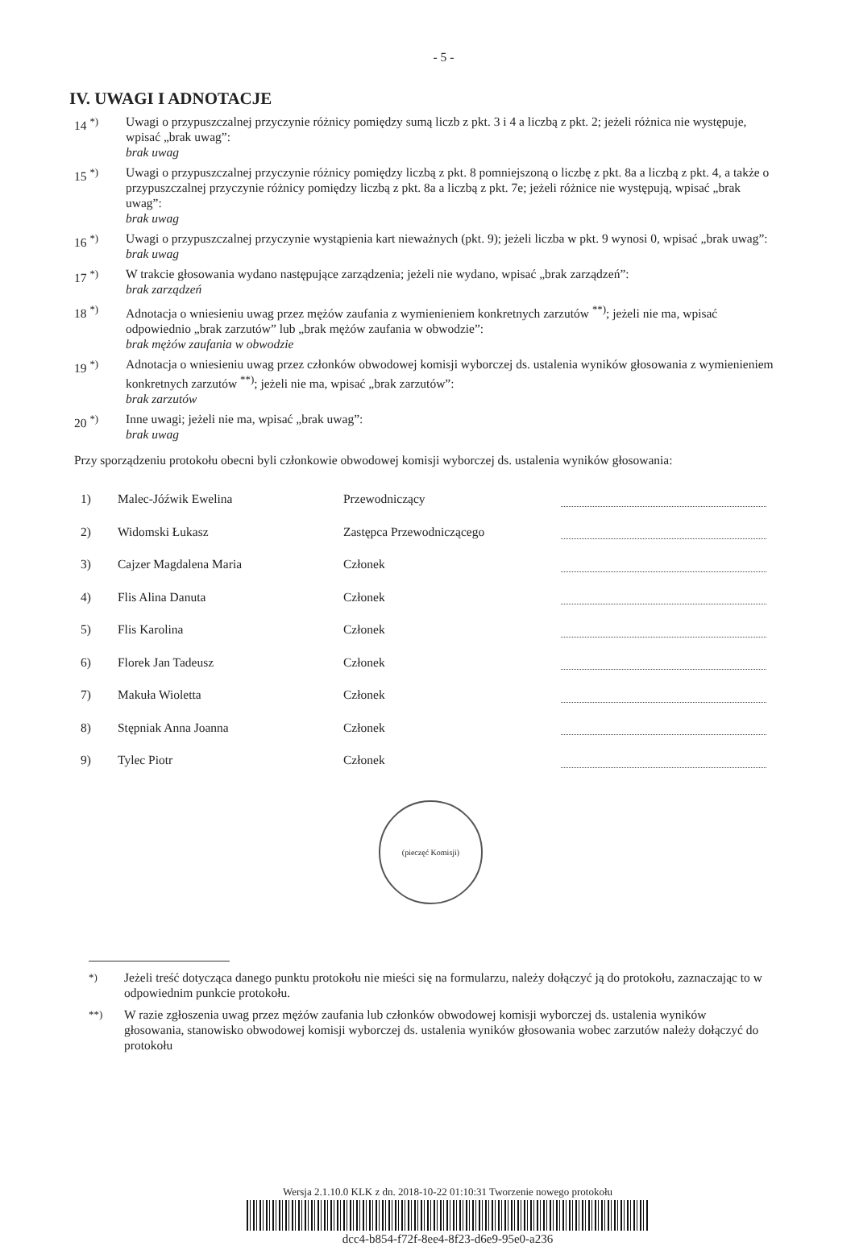- 5 -
IV. UWAGI I ADNOTACJE
14 <sup>*)</sup> Uwagi o przypuszczalnej przyczynie różnicy pomiędzy sumą liczb z pkt. 3 i 4 a liczbą z pkt. 2; jeżeli różnica nie występuje, wpisać „brak uwag”:
brak uwag
15 <sup>*)</sup> Uwagi o przypuszczalnej przyczynie różnicy pomiędzy liczbą z pkt. 8 pomniejszoną o liczbę z pkt. 8a a liczbą z pkt. 4, a także o przypuszczalnej przyczynie różnicy pomiędzy liczbą z pkt. 8a a liczbą z pkt. 7e; jeżeli różnice nie występują, wpisać „brak uwag”:
brak uwag
16 <sup>*)</sup> Uwagi o przypuszczalnej przyczynie wystąpienia kart nieważnych (pkt. 9); jeżeli liczba w pkt. 9 wynosi 0, wpisać „brak uwag”:
brak uwag
17 <sup>*)</sup> W trakcie głosowania wydano następujące zarządzenia; jeżeli nie wydano, wpisać „brak zarządzeń”:
brak zarządzeń
18 <sup>*)</sup> Adnotacja o wniesieniu uwag przez mężów zaufania z wymienieniem konkretnych zarzutów <sup>**)</sup>; jeżeli nie ma, wpisać odpowiednio „brak zarzutów” lub „brak mężów zaufania w obwodzie”:
brak mężów zaufania w obwodzie
19 <sup>*)</sup> Adnotacja o wniesieniu uwag przez członków obwodowej komisji wyborczej ds. ustalenia wyników głosowania z wymienieniem konkretnych zarzutów <sup>**)</sup>; jeżeli nie ma, wpisać „brak zarzutów”:
brak zarzutów
20 <sup>*)</sup> Inne uwagi; jeżeli nie ma, wpisać „brak uwag”:
brak uwag
Przy sporządzeniu protokołu obecni byli członkowie obwodowej komisji wyborczej ds. ustalenia wyników głosowania:
| 1) | Malec-Jóźwik Ewelina | Przewodniczący | |
| 2) | Widomski Łukasz | Zastępca Przewodniczącego | |
| 3) | Cajzer Magdalena Maria | Członek | |
| 4) | Flis Alina Danuta | Członek | |
| 5) | Flis Karolina | Członek | |
| 6) | Florek Jan Tadeusz | Członek | |
| 7) | Makuła Wioletta | Członek | |
| 8) | Stępniak Anna Joanna | Członek | |
| 9) | Tylec Piotr | Członek | |
(pieczęć Komisji)
<sup>*)</sup> Jeżeli treść dotycząca danego punktu protokołu nie mieści się na formularzu, należy dołączyć ją do protokołu, zaznaczając to w odpowiednim punkcie protokołu.
<sup>**)</sup> W razie zgłoszenia uwag przez mężów zaufania lub członków obwodowej komisji wyborczej ds. ustalenia wyników głosowania, stanowisko obwodowej komisji wyborczej ds. ustalenia wyników głosowania wobec zarzutów należy dołączyć do protokołu
Wersja 2.1.10.0 KLK z dn. 2018-10-22 01:10:31 Tworzenie nowego protokołu
dcc4-b854-f72f-8ee4-8f23-d6e9-95e0-a236